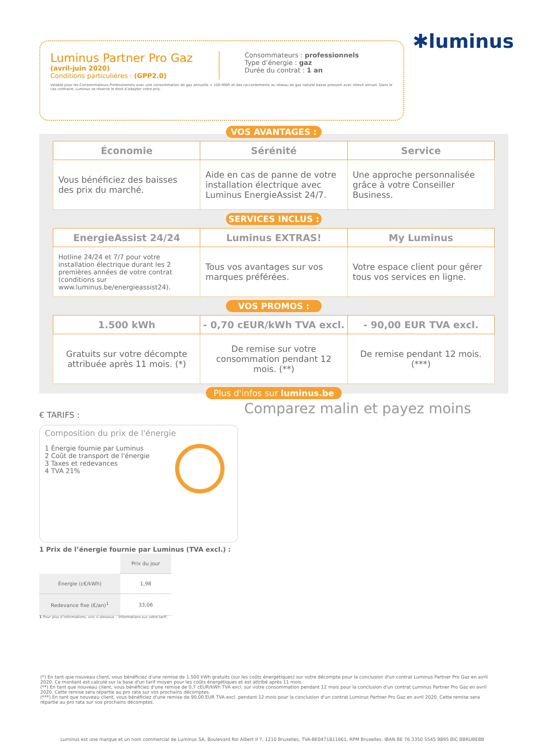✱luminus
Luminus Partner Pro Gaz
(avril-juin 2020)
Conditions particulières : (GPP2.0)
Consommateurs : professionnels
Type d’énergie : gaz
Durée du contrat : 1 an
Valable pour les Consommateurs Professionnels avec une consommation de gaz annuelle < 100 MWh et des raccordements au réseau de gaz naturel basse pression avec relevé annuel. Dans le cas contraire, Luminus se réserve le droit d’adapter votre prix.
VOS AVANTAGES :
| Économie | Sérénité | Service |
| --- | --- | --- |
| Vous bénéficiez des baisses des prix du marché. | Aide en cas de panne de votre installation électrique avec Luminus EnergieAssist 24/7. | Une approche personnalisée grâce à votre Conseiller Business. |
SERVICES INCLUS :
| EnergieAssist 24/24 | Luminus EXTRAS! | My Luminus |
| --- | --- | --- |
| Hotline 24/24 et 7/7 pour votre installation électrique durant les 2 premières années de votre contrat (conditions sur www.luminus.be/energieassist24). | Tous vos avantages sur vos marques préférées. | Votre espace client pour gérer tous vos services en ligne. |
VOS PROMOS :
| 1.500 kWh | - 0,70 cEUR/kWh TVA excl. | - 90,00 EUR TVA excl. |
| --- | --- | --- |
| Gratuits sur votre décompte attribuée après 11 mois. (*) | De remise sur votre consommation pendant 12 mois. (**) | De remise pendant 12 mois. (***) |
Plus d'infos sur luminus.be
Comparez malin et payez moins
€ TARIFS :
Composition du prix de l'énergie
1 Énergie fournie par Luminus
2 Coût de transport de l'énergie
3 Taxes et redevances
4 TVA 21%
1 Prix de l’énergie fournie par Luminus (TVA excl.) :
| | Prix du jour |
| Énergie (c€/kWh) | 1,98 |
| Redevance fixe (€/an)<sup>1</sup> | 33,06 |
1 Pour plus d’informations, voir ci-dessous : 'Informations sur votre tarif'.
(*) En tant que nouveau client, vous bénéficiez d'une remise de 1.500 kWh gratuits (sur les coûts énergétiques) sur votre décompte pour la conclusion d'un contrat Luminus Partner Pro Gaz en avril 2020. Ce montant est calculé sur la base d'un tarif moyen pour les coûts énergétiques et est attribé après 11 mois.
(**) En tant que nouveau client, vous bénéficiez d'une remise de 0,7 cEUR/kWh TVA excl. sur votre consommation pendant 12 mois pour la conclusion d'un contrat Luminus Partner Pro Gaz en avril 2020. Cette remise sera répartie au pro rata sur vos prochains décomptes.
(***) En tant que nouveau client, vous bénéficiez d'une remise de 90,00 EUR TVA excl. pendant 12 mois pour la conclusion d'un contrat Luminus Partner Pro Gaz en avril 2020. Cette remise sera répartie au pro rata sur vos prochains décomptes.
Luminus est une marque et un nom commercial de Luminus SA, Boulevard Roi Albert II 7, 1210 Bruxelles, TVA-BE0471811661, RPM Bruxelles. IBAN BE 76 3350 5545 9895 BIC BBRUBEBB